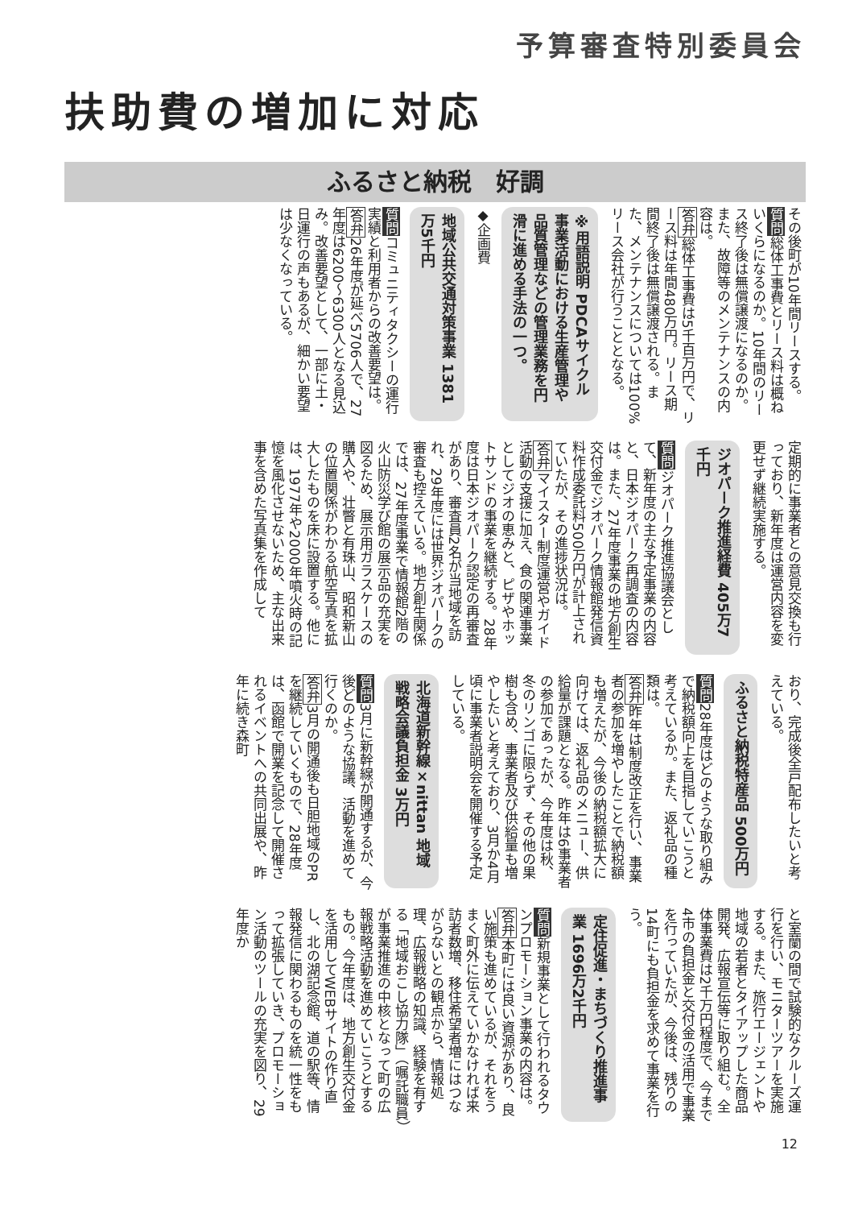予算審査特別委員会
扶助費の増加に対応
ふるさと納税　好調
その後町が10年間リースする。
質問総体工事費とリース料は概ねいくらになるのか。10年間のリース終了後は無償譲渡になるのか。また、故障等のメンテナンスの内容は。
答弁総体工事費は5千百万円で、リース料は年間480万円。リース期間終了後は無償譲渡される。また、メンテナンスについては100%リース会社が行うこととなる。
※用語説明 PDCAサイクル
事業活動における生産管理や品質管理などの管理業務を円滑に進める手法の一つ。
◆企画費
地域公共交通対策事業 1381万5千円
質問コミュニティタクシーの運行実績と利用者からの改善要望は。
答弁26年度が延べ5706人で、27年度は6200〜6300人となる見込み。改善要望として、一部に土・日運行の声もあるが、細かい要望は少なくなっている。
定期的に事業者との意見交換も行っており、新年度は運営内容を変更せず継続実施する。
ジオパーク推進経費 405万7千円
質問ジオパーク推進協議会として、新年度の主な予定事業の内容と、日本ジオパーク再調査の内容は。また、27年度事業の地方創生交付金でジオパーク情報館発信資料作成委託料500万円が計上されていたが、その進捗状況は。
答弁マイスター制度運営やガイド活動の支援に加え、食の関連事業としてジオの恵みと、ピザやホットサンドの事業を継続する。28年度は日本ジオパーク認定の再審査があり、審査員2名が当地域を訪れ、29年度には世界ジオパークの審査も控えている。地方創生関係では、27年度事業で情報館2階の火山防災学び館の展示品の充実を図るため、展示用ガラスケースの購入や、壮瞥と有珠山、昭和新山の位置関係がわかる航空写真を拡大したものを床に設置する。他には、1977年や2000年噴火時の記憶を風化させないため、主な出来事を含めた写真集を作成して
おり、完成後全戸配布したいと考えている。
ふるさと納税特産品 500万円
質問28年度はどのような取り組みで納税額向上を目指していこうと考えているか。また、返礼品の種類は。
答弁昨年は制度改正を行い、事業者の参加を増やしたことで納税額も増えたが、今後の納税額拡大に向けては、返礼品のメニュー、供給量が課題となる。昨年は6事業者の参加であったが、今年度は秋、冬のリンゴに限らず、その他の果樹も含め、事業者及び供給量も増やしたいと考えており、3月か4月頃に事業者説明会を開催する予定している。
北海道新幹線×nittan 地域戦略会議負担金 3万円
質問3月に新幹線が開通するが、今後どのような協議、活動を進めて行くのか。
答弁3月の開通後も日胆地域のPRを継続していくもので、28年度は、函館で開業を記念して開催されるイベントへの共同出展や、昨年に続き森町
と室蘭の間で試験的なクルーズ運行を行い、モニターツアーを実施する。また、旅行エージェントや地域の若者とタイアップした商品開発、広報宣伝等に取り組む。全体事業費は2千万円程度で、今まで4市の負担金と交付金の活用で事業を行っていたが、今後は、残りの14町にも負担金を求めて事業を行う。
定住促進・まちづくり推進事業 1696万2千円
質問新規事業として行われるタウンプロモーション事業の内容は。
答弁本町には良い資源があり、良い施策も進めているが、それをうまく町外に伝えていかなければ来訪者数増、移住希望者増にはつながらないとの観点から、情報処理、広報戦略の知識、経験を有する「地域おこし協力隊」（嘱託職員）が事業推進の中核となって町の広報戦略活動を進めていこうとするもの。今年度は、地方創生交付金を活用してWEBサイトの作り直し、北の湖記念館、道の駅等、情報発信に関わるものを統一性をもって拡張していき、プロモーション活動のツールの充実を図り、29年度か
12